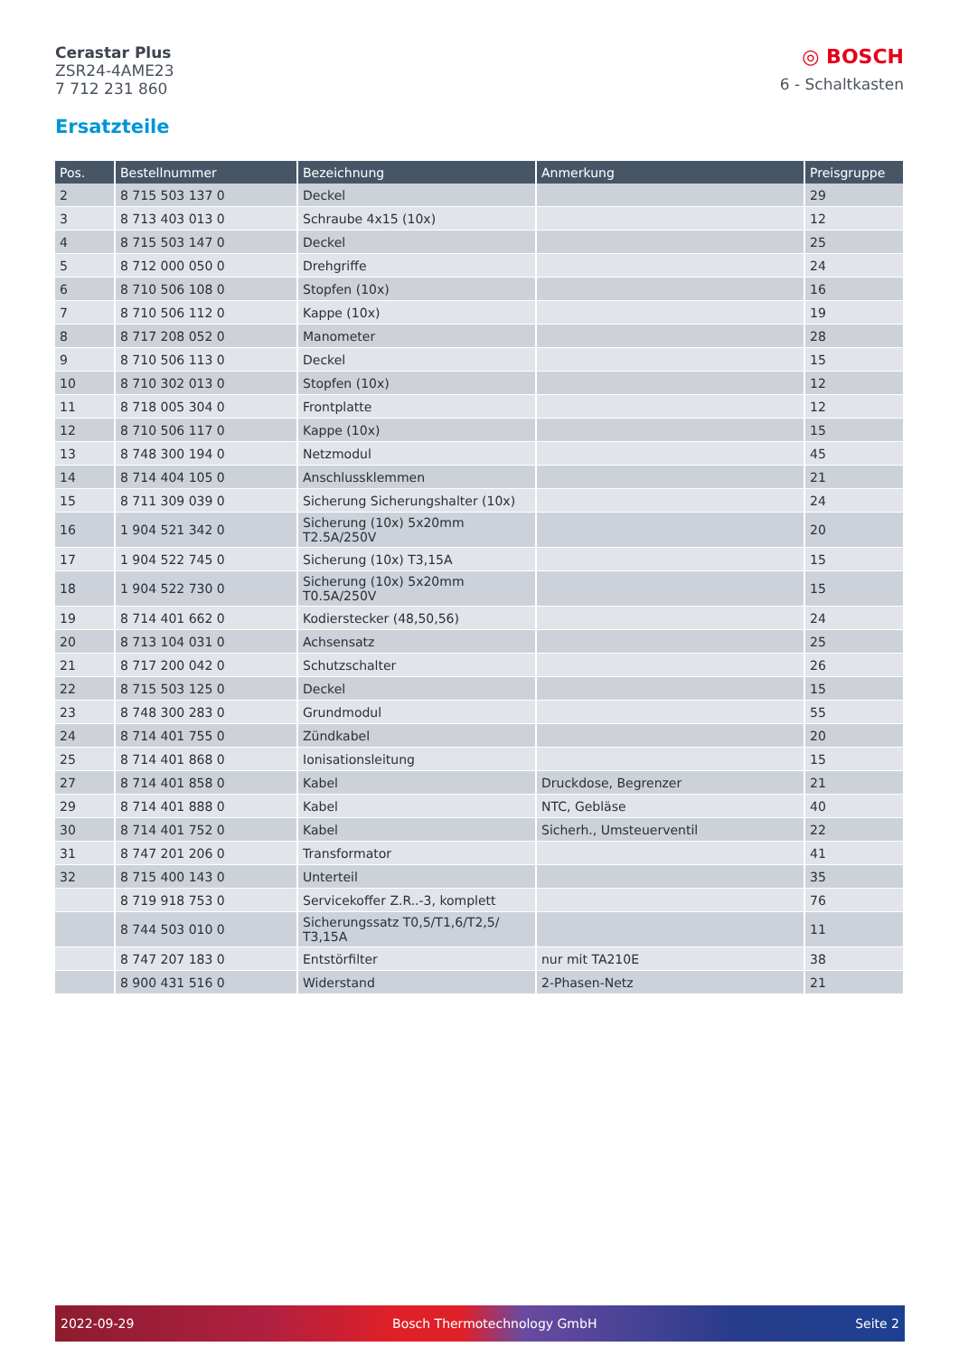Cerastar Plus
ZSR24-4AME23
7 712 231 860
◎ BOSCH
6 - Schaltkasten
Ersatzteile
| Pos. | Bestellnummer | Bezeichnung | Anmerkung | Preisgruppe |
| --- | --- | --- | --- | --- |
| 2 | 8 715 503 137 0 | Deckel | | 29 |
| 3 | 8 713 403 013 0 | Schraube 4x15 (10x) | | 12 |
| 4 | 8 715 503 147 0 | Deckel | | 25 |
| 5 | 8 712 000 050 0 | Drehgriffe | | 24 |
| 6 | 8 710 506 108 0 | Stopfen (10x) | | 16 |
| 7 | 8 710 506 112 0 | Kappe (10x) | | 19 |
| 8 | 8 717 208 052 0 | Manometer | | 28 |
| 9 | 8 710 506 113 0 | Deckel | | 15 |
| 10 | 8 710 302 013 0 | Stopfen (10x) | | 12 |
| 11 | 8 718 005 304 0 | Frontplatte | | 12 |
| 12 | 8 710 506 117 0 | Kappe (10x) | | 15 |
| 13 | 8 748 300 194 0 | Netzmodul | | 45 |
| 14 | 8 714 404 105 0 | Anschlussklemmen | | 21 |
| 15 | 8 711 309 039 0 | Sicherung Sicherungshalter (10x) | | 24 |
| 16 | 1 904 521 342 0 | Sicherung (10x) 5x20mm T2.5A/250V | | 20 |
| 17 | 1 904 522 745 0 | Sicherung (10x) T3,15A | | 15 |
| 18 | 1 904 522 730 0 | Sicherung (10x) 5x20mm T0.5A/250V | | 15 |
| 19 | 8 714 401 662 0 | Kodierstecker (48,50,56) | | 24 |
| 20 | 8 713 104 031 0 | Achsensatz | | 25 |
| 21 | 8 717 200 042 0 | Schutzschalter | | 26 |
| 22 | 8 715 503 125 0 | Deckel | | 15 |
| 23 | 8 748 300 283 0 | Grundmodul | | 55 |
| 24 | 8 714 401 755 0 | Zündkabel | | 20 |
| 25 | 8 714 401 868 0 | Ionisationsleitung | | 15 |
| 27 | 8 714 401 858 0 | Kabel | Druckdose, Begrenzer | 21 |
| 29 | 8 714 401 888 0 | Kabel | NTC, Gebläse | 40 |
| 30 | 8 714 401 752 0 | Kabel | Sicherh., Umsteuerventil | 22 |
| 31 | 8 747 201 206 0 | Transformator | | 41 |
| 32 | 8 715 400 143 0 | Unterteil | | 35 |
| | 8 719 918 753 0 | Servicekoffer Z.R..-3, komplett | | 76 |
| | 8 744 503 010 0 | Sicherungssatz T0,5/T1,6/T2,5/ T3,15A | | 11 |
| | 8 747 207 183 0 | Entstörfilter | nur mit TA210E | 38 |
| | 8 900 431 516 0 | Widerstand | 2-Phasen-Netz | 21 |
2022-09-29 Bosch Thermotechnology GmbH Seite 2